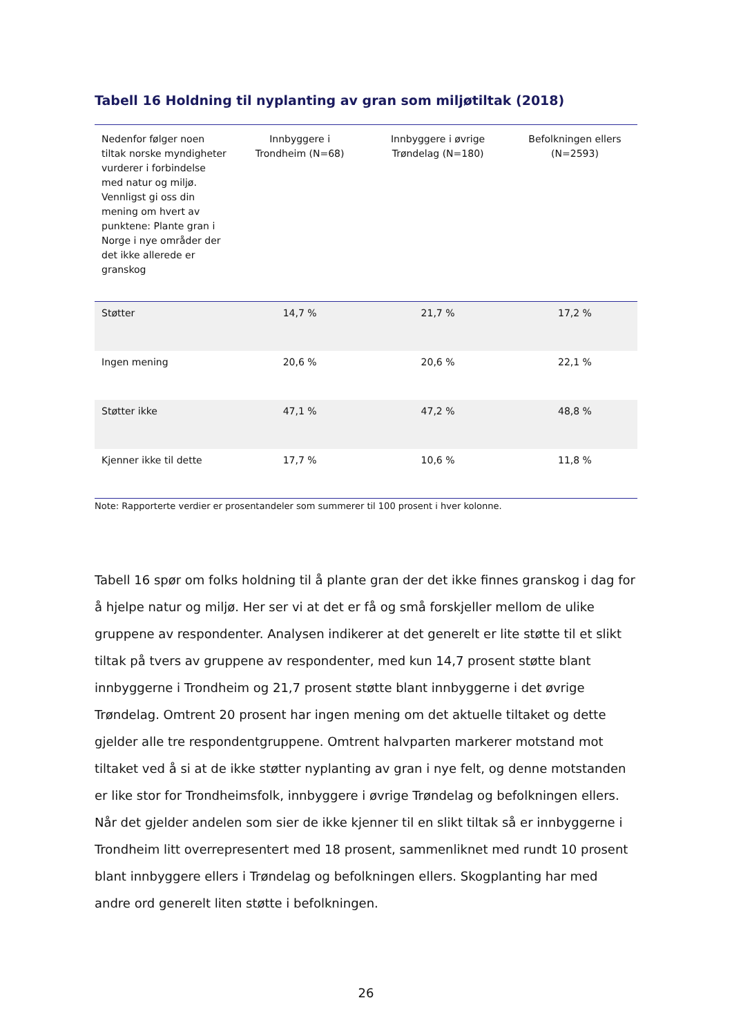Tabell 16 Holdning til nyplanting av gran som miljøtiltak (2018)
| Nedenfor følger noen tiltak norske myndigheter vurderer i forbindelse med natur og miljø. Vennligst gi oss din mening om hvert av punktene: Plante gran i Norge i nye områder der det ikke allerede er granskog | Innbyggere i Trondheim (N=68) | Innbyggere i øvrige Trøndelag (N=180) | Befolkningen ellers (N=2593) |
| --- | --- | --- | --- |
| Støtter | 14,7 % | 21,7 % | 17,2 % |
| Ingen mening | 20,6 % | 20,6 % | 22,1 % |
| Støtter ikke | 47,1 % | 47,2 % | 48,8 % |
| Kjenner ikke til dette | 17,7 % | 10,6 % | 11,8 % |
Note: Rapporterte verdier er prosentandeler som summerer til 100 prosent i hver kolonne.
Tabell 16 spør om folks holdning til å plante gran der det ikke finnes granskog i dag for å hjelpe natur og miljø. Her ser vi at det er få og små forskjeller mellom de ulike gruppene av respondenter. Analysen indikerer at det generelt er lite støtte til et slikt tiltak på tvers av gruppene av respondenter, med kun 14,7 prosent støtte blant innbyggerne i Trondheim og 21,7 prosent støtte blant innbyggerne i det øvrige Trøndelag. Omtrent 20 prosent har ingen mening om det aktuelle tiltaket og dette gjelder alle tre respondentgruppene. Omtrent halvparten markerer motstand mot tiltaket ved å si at de ikke støtter nyplanting av gran i nye felt, og denne motstanden er like stor for Trondheimsfolk, innbyggere i øvrige Trøndelag og befolkningen ellers. Når det gjelder andelen som sier de ikke kjenner til en slikt tiltak så er innbyggerne i Trondheim litt overrepresentert med 18 prosent, sammenliknet med rundt 10 prosent blant innbyggere ellers i Trøndelag og befolkningen ellers. Skogplanting har med andre ord generelt liten støtte i befolkningen.
26